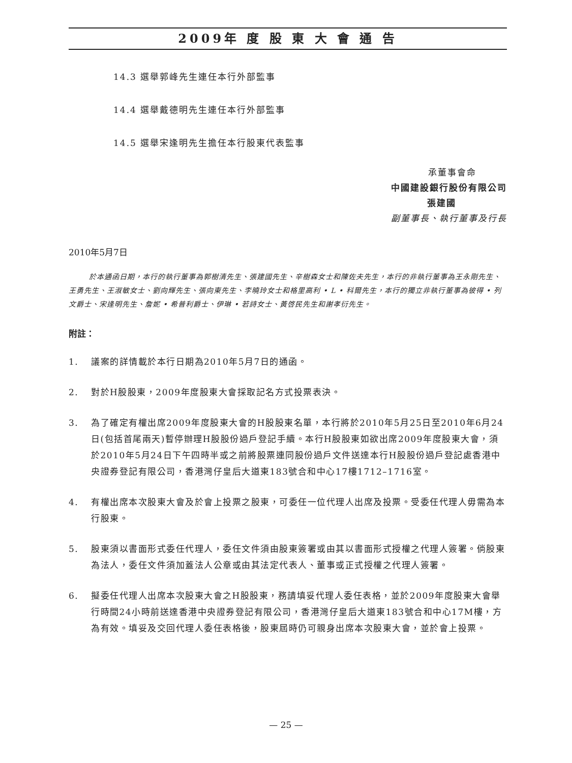2009年 度 股 東 大 會 通 告
14.3 選舉郭峰先生連任本行外部監事
14.4 選舉戴德明先生連任本行外部監事
14.5 選舉宋逢明先生擔任本行股東代表監事
承董事會命
中國建設銀行股份有限公司
張建國
副董事長、執行董事及行長
2010年5月7日
於本通函日期，本行的執行董事為郭樹清先生、張建國先生、辛樹森女士和陳佐夫先生，本行的非執行董事為王永剛先生、王勇先生、王淑敏女士、劉向輝先生、張向東先生、李曉玲女士和格里高利 • L • 科爾先生，本行的獨立非執行董事為彼得 • 列文爵士、宋逢明先生、詹妮 • 希普利爵士、伊琳 • 若詩女士、黃啓民先生和謝孝衍先生。
附註：
1. 議案的詳情載於本行日期為2010年5月7日的通函。
2. 對於H股股東，2009年度股東大會採取記名方式投票表決。
3. 為了確定有權出席2009年度股東大會的H股股東名單，本行將於2010年5月25日至2010年6月24日(包括首尾兩天)暫停辦理H股股份過戶登記手續。本行H股股東如欲出席2009年度股東大會，須於2010年5月24日下午四時半或之前將股票連同股份過戶文件送達本行H股股份過戶登記處香港中央證券登記有限公司，香港灣仔皇后大道東183號合和中心17樓1712–1716室。
4. 有權出席本次股東大會及於會上投票之股東，可委任一位代理人出席及投票。受委任代理人毋需為本行股東。
5. 股東須以書面形式委任代理人，委任文件須由股東簽署或由其以書面形式授權之代理人簽署。倘股東為法人，委任文件須加蓋法人公章或由其法定代表人、董事或正式授權之代理人簽署。
6. 擬委任代理人出席本次股東大會之H股股東，務請填妥代理人委任表格，並於2009年度股東大會舉行時間24小時前送達香港中央證券登記有限公司，香港灣仔皇后大道東183號合和中心17M樓，方為有效。填妥及交回代理人委任表格後，股東屆時仍可親身出席本次股東大會，並於會上投票。
— 25 —